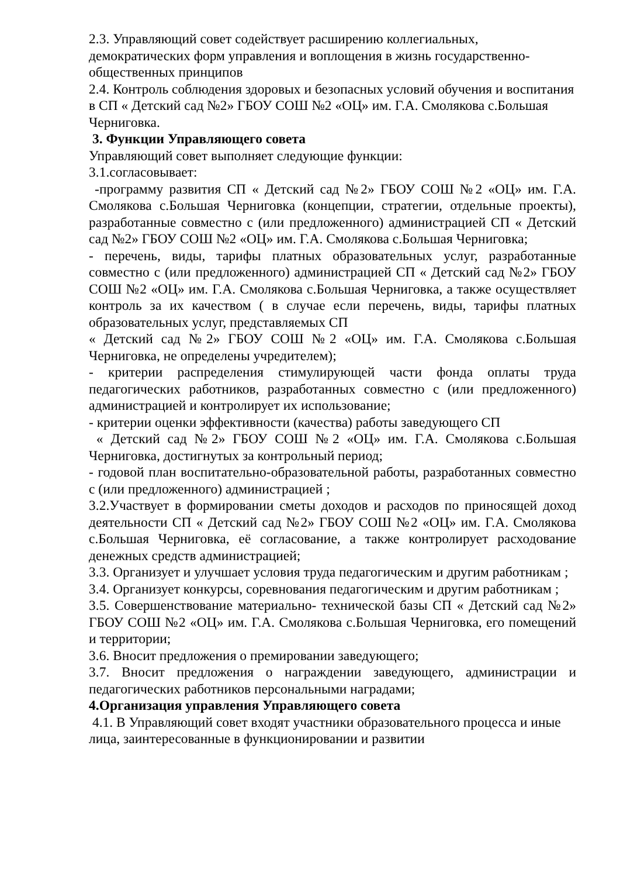2.3. Управляющий совет содействует расширению коллегиальных, демократических форм управления и воплощения в жизнь государственно-общественных принципов
2.4. Контроль соблюдения здоровых и безопасных условий обучения и воспитания в СП « Детский сад №2» ГБОУ СОШ №2 «ОЦ» им. Г.А. Смолякова с.Большая Черниговка.
3. Функции Управляющего совета
Управляющий совет выполняет следующие функции:
3.1.согласовывает:
-программу развития СП « Детский сад №2» ГБОУ СОШ №2 «ОЦ» им. Г.А. Смолякова с.Большая Черниговка (концепции, стратегии, отдельные проекты), разработанные совместно с (или предложенного) администрацией СП « Детский сад №2» ГБОУ СОШ №2 «ОЦ» им. Г.А. Смолякова с.Большая Черниговка;
- перечень, виды, тарифы платных образовательных услуг, разработанные совместно с (или предложенного) администрацией СП « Детский сад №2» ГБОУ СОШ №2 «ОЦ» им. Г.А. Смолякова с.Большая Черниговка, а также осуществляет контроль за их качеством ( в случае если перечень, виды, тарифы платных образовательных услуг, представляемых СП
« Детский сад №2» ГБОУ СОШ №2 «ОЦ» им. Г.А. Смолякова с.Большая Черниговка, не определены учредителем);
- критерии распределения стимулирующей части фонда оплаты труда педагогических работников, разработанных совместно с (или предложенного) администрацией и контролирует их использование;
- критерии оценки эффективности (качества) работы заведующего СП
« Детский сад №2» ГБОУ СОШ №2 «ОЦ» им. Г.А. Смолякова с.Большая Черниговка, достигнутых за контрольный период;
- годовой план воспитательно-образовательной работы, разработанных совместно с (или предложенного) администрацией ;
3.2.Участвует в формировании сметы доходов и расходов по приносящей доход деятельности СП « Детский сад №2» ГБОУ СОШ №2 «ОЦ» им. Г.А. Смолякова с.Большая Черниговка, её согласование, а также контролирует расходование денежных средств администрацией;
3.3. Организует и улучшает условия труда педагогическим и другим работникам ;
3.4. Организует конкурсы, соревнования педагогическим и другим работникам ;
3.5. Совершенствование материально- технической базы СП « Детский сад №2» ГБОУ СОШ №2 «ОЦ» им. Г.А. Смолякова с.Большая Черниговка, его помещений и территории;
3.6. Вносит предложения о премировании заведующего;
3.7. Вносит предложения о награждении заведующего, администрации и педагогических работников персональными наградами;
4.Организация управления Управляющего совета
4.1. В Управляющий совет входят участники образовательного процесса и иные лица, заинтересованные в функционировании и развитии